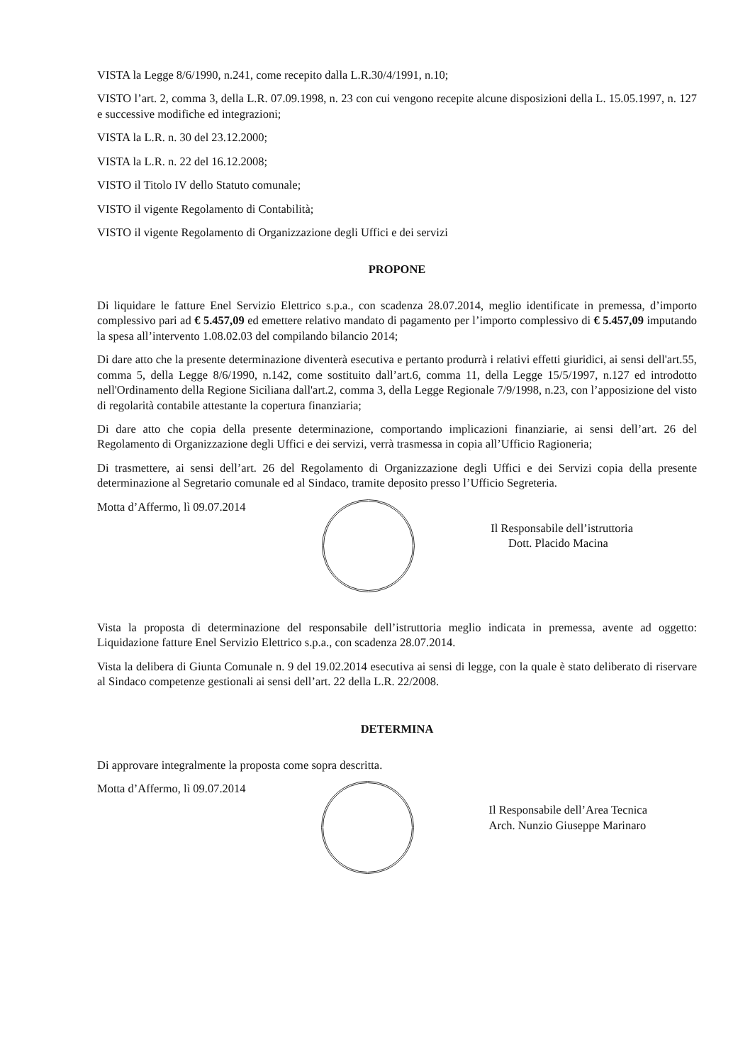VISTA la Legge 8/6/1990, n.241, come recepito dalla L.R.30/4/1991, n.10;
VISTO l’art. 2, comma 3, della L.R. 07.09.1998, n. 23 con cui vengono recepite alcune disposizioni della L. 15.05.1997, n. 127 e successive modifiche ed integrazioni;
VISTA la L.R. n. 30 del 23.12.2000;
VISTA la L.R. n. 22 del 16.12.2008;
VISTO il Titolo IV dello Statuto comunale;
VISTO il vigente Regolamento di Contabilità;
VISTO il vigente Regolamento di Organizzazione degli Uffici e dei servizi
PROPONE
Di liquidare le fatture Enel Servizio Elettrico s.p.a., con scadenza 28.07.2014, meglio identificate in premessa, d’importo complessivo pari ad € 5.457,09 ed emettere relativo mandato di pagamento per l’importo complessivo di € 5.457,09 imputando la spesa all’intervento 1.08.02.03 del compilando bilancio 2014;
Di dare atto che la presente determinazione diventerà esecutiva e pertanto produrrà i relativi effetti giuridici, ai sensi dell'art.55, comma 5, della Legge 8/6/1990, n.142, come sostituito dall’art.6, comma 11, della Legge 15/5/1997, n.127 ed introdotto nell'Ordinamento della Regione Siciliana dall'art.2, comma 3, della Legge Regionale 7/9/1998, n.23, con l’apposizione del visto di regolarità contabile attestante la copertura finanziaria;
Di dare atto che copia della presente determinazione, comportando implicazioni finanziarie, ai sensi dell’art. 26 del Regolamento di Organizzazione degli Uffici e dei servizi, verrà trasmessa in copia all’Ufficio Ragioneria;
Di trasmettere, ai sensi dell’art. 26 del Regolamento di Organizzazione degli Uffici e dei Servizi copia della presente determinazione al Segretario comunale ed al Sindaco, tramite deposito presso l’Ufficio Segreteria.
Motta d’Affermo, lì 09.07.2014
Il Responsabile dell’istruttoria
Dott. Placido Macina
Vista la proposta di determinazione del responsabile dell’istruttoria meglio indicata in premessa, avente ad oggetto: Liquidazione fatture Enel Servizio Elettrico s.p.a., con scadenza 28.07.2014.
Vista la delibera di Giunta Comunale n. 9 del 19.02.2014 esecutiva ai sensi di legge, con la quale è stato deliberato di riservare al Sindaco competenze gestionali ai sensi dell’art. 22 della L.R. 22/2008.
DETERMINA
Di approvare integralmente la proposta come sopra descritta.
Motta d’Affermo, lì 09.07.2014
Il Responsabile dell’Area Tecnica
Arch. Nunzio Giuseppe Marinaro